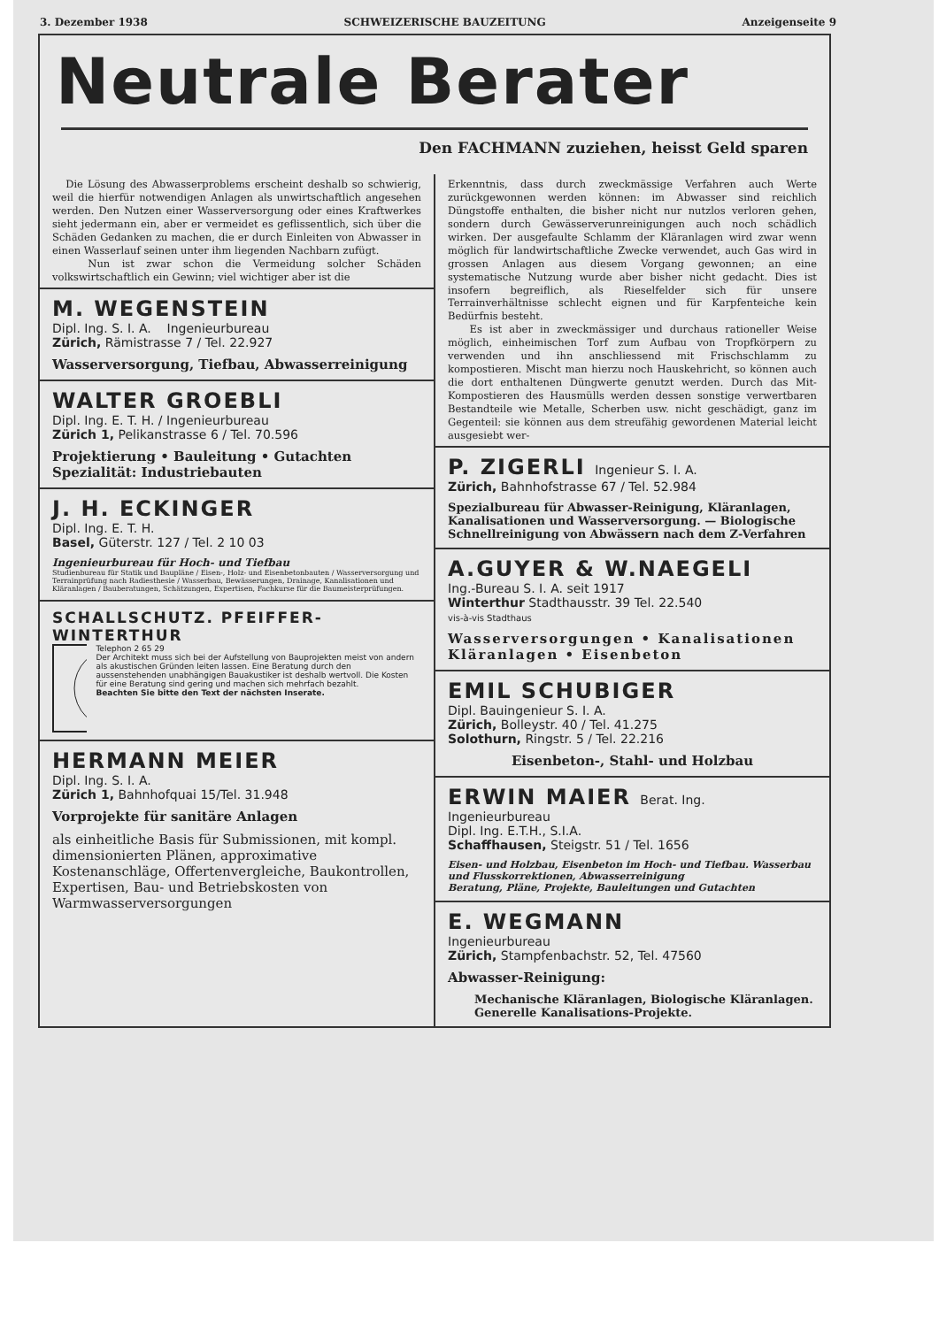3. Dezember 1938 SCHWEIZERISCHE BAUZEITUNG Anzeigenseite 9
Neutrale Berater
Den FACHMANN zuziehen, heisst Geld sparen
Die Lösung des Abwasserproblems erscheint deshalb so schwierig, weil die hierfür notwendigen Anlagen als unwirtschaftlich angesehen werden. Den Nutzen einer Wasserversorgung oder eines Kraftwerkes sieht jedermann ein, aber er vermeidet es geflissentlich, sich über die Schäden Gedanken zu machen, die er durch Einleiten von Abwasser in einen Wasserlauf seinen unter ihm liegenden Nachbarn zufügt.
Nun ist zwar schon die Vermeidung solcher Schäden volkswirtschaftlich ein Gewinn; viel wichtiger aber ist die
M. WEGENSTEIN
Dipl. Ing. S. I. A. Ingenieurbureau
Zürich, Rämistrasse 7 / Tel. 22.927
Wasserversorgung, Tiefbau, Abwasserreinigung
WALTER GROEBLI
Dipl. Ing. E. T. H. / Ingenieurbureau
Zürich 1, Pelikanstrasse 6 / Tel. 70.596
Projektierung • Bauleitung • Gutachten
Spezialität: Industriebauten
J. H. ECKINGER
Dipl. Ing. E. T. H.
Basel, Güterstr. 127 / Tel. 2 10 03
Ingenieurbureau für Hoch- und Tiefbau
Studienbureau für Statik und Baupläne / Eisen-, Holz- und Eisenbetonbauten / Wasserversorgung und Terrainprüfung nach Radiesthesie / Wasserbau, Bewässerungen, Drainage, Kanalisationen und Kläranlagen / Bauberatungen, Schätzungen, Expertisen, Fachkurse für die Baumeisterprüfungen.
SCHALLSCHUTZ. PFEIFFER-WINTERTHUR
Telephon 2 65 29
Der Architekt muss sich bei der Aufstellung von Bauprojekten meist von andern als akustischen Gründen leiten lassen. Eine Beratung durch den aussenstehenden unabhängigen Bauakustiker ist deshalb wertvoll. Die Kosten für eine Beratung sind gering und machen sich mehrfach bezahlt.
Beachten Sie bitte den Text der nächsten Inserate.
HERMANN MEIER
Dipl. Ing. S. I. A.
Zürich 1, Bahnhofquai 15/Tel. 31.948
Vorprojekte für sanitäre Anlagen
als einheitliche Basis für Submissionen, mit kompl. dimensionierten Plänen, approximative Kostenanschläge, Offertenvergleiche, Baukontrollen, Expertisen, Bau- und Betriebskosten von Warmwasserversorgungen
Erkenntnis, dass durch zweckmässige Verfahren auch Werte zurückgewonnen werden können: im Abwasser sind reichlich Düngstoffe enthalten, die bisher nicht nur nutzlos verloren gehen, sondern durch Gewässerverunreinigungen auch noch schädlich wirken. Der ausgefaulte Schlamm der Kläranlagen wird zwar wenn möglich für landwirtschaftliche Zwecke verwendet, auch Gas wird in grossen Anlagen aus diesem Vorgang gewonnen; an eine systematische Nutzung wurde aber bisher nicht gedacht. Dies ist insofern begreiflich, als Rieselfelder sich für unsere Terrainverhältnisse schlecht eignen und für Karpfenteiche kein Bedürfnis besteht.
Es ist aber in zweckmässiger und durchaus rationeller Weise möglich, einheimischen Torf zum Aufbau von Tropfkörpern zu verwenden und ihn anschliessend mit Frischschlamm zu kompostieren. Mischt man hierzu noch Hauskehricht, so können auch die dort enthaltenen Düngwerte genutzt werden. Durch das Mit-Kompostieren des Hausmülls werden dessen sonstige verwertbaren Bestandteile wie Metalle, Scherben usw. nicht geschädigt, ganz im Gegenteil: sie können aus dem streufähig gewordenen Material leicht ausgesiebt wer-
P. ZIGERLI Ingenieur S. I. A.
Zürich, Bahnhofstrasse 67 / Tel. 52.984
Spezialbureau für Abwasser-Reinigung, Kläranlagen, Kanalisationen und Wasserversorgung. — Biologische Schnellreinigung von Abwässern nach dem Z-Verfahren
A.GUYER & W.NAEGELI
Ing.-Bureau S. I. A. seit 1917
Winterthur Stadthausstr. 39 Tel. 22.540
vis-à-vis Stadthaus
Wasserversorgungen • Kanalisationen
Kläranlagen • Eisenbeton
EMIL SCHUBIGER
Dipl. Bauingenieur S. I. A.
Zürich, Bolleystr. 40 / Tel. 41.275
Solothurn, Ringstr. 5 / Tel. 22.216
Eisenbeton-, Stahl- und Holzbau
ERWIN MAIER Berat. Ing.
Ingenieurbureau
Dipl. Ing. E.T.H., S.I.A.
Schaffhausen, Steigstr. 51 / Tel. 1656
Eisen- und Holzbau, Eisenbeton im Hoch- und Tiefbau. Wasserbau und Flusskorrektionen, Abwasserreinigung
Beratung, Pläne, Projekte, Bauleitungen und Gutachten
E. WEGMANN
Ingenieurbureau
Zürich, Stampfenbachstr. 52, Tel. 47560
Abwasser-Reinigung:
Mechanische Kläranlagen, Biologische Kläranlagen.
Generelle Kanalisations-Projekte.